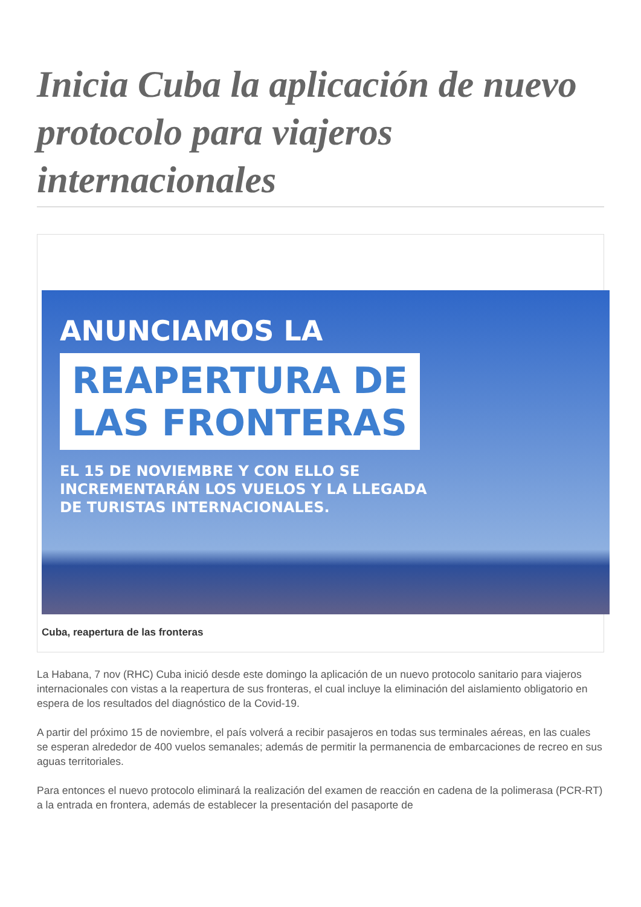Inicia Cuba la aplicación de nuevo protocolo para viajeros internacionales
ANUNCIAMOS LA
REAPERTURA DE
LAS FRONTERAS
EL 15 DE NOVIEMBRE Y CON ELLO SE
INCREMENTARÁN LOS VUELOS Y LA LLEGADA
DE TURISTAS INTERNACIONALES.
Cuba, reapertura de las fronteras
La Habana, 7 nov (RHC) Cuba inició desde este domingo la aplicación de un nuevo protocolo sanitario para viajeros internacionales con vistas a la reapertura de sus fronteras, el cual incluye la eliminación del aislamiento obligatorio en espera de los resultados del diagnóstico de la Covid-19.
A partir del próximo 15 de noviembre, el país volverá a recibir pasajeros en todas sus terminales aéreas, en las cuales se esperan alrededor de 400 vuelos semanales; además de permitir la permanencia de embarcaciones de recreo en sus aguas territoriales.
Para entonces el nuevo protocolo eliminará la realización del examen de reacción en cadena de la polimerasa (PCR-RT) a la entrada en frontera, además de establecer la presentación del pasaporte de